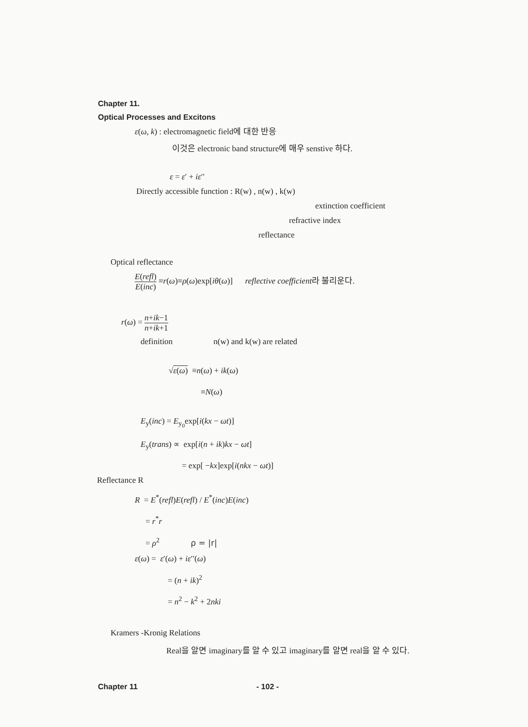Chapter 11.
Optical Processes and Excitons
ε(ω, k) : electromagnetic field에 대한 반응
이것은 electronic band structure에 매우 senstive 하다.
ε = ε′ + iε′′
Directly accessible function : R(w) , n(w) , k(w)
extinction coefficient
refractive index
reflectance
Optical reflectance
E(refl) E(inc) ≡r(ω)≡ρ(ω)exp[iθ(ω)] reflective coefficient라 불리운다.
r(ω) = n+ik−1 n+ik+1
definition n(w) and k(w) are related
√ε(ω) ≡n(ω) + ik(ω)
≡N(ω)
E<sub>y</sub>(inc) = E<sub>y<sub>0</sub></sub>exp[i(kx − ωt)]
E<sub>y</sub>(trans) ∝ exp[i(n + ik)kx − ωt]
= exp[ −kx]exp[i(nkx − ωt)]
Reflectance R
R = E<sup>*</sup>(refl)E(refl) / E<sup>*</sup>(inc)E(inc)
= r<sup>*</sup>r
= ρ<sup>2</sup> ρ = |r|
ε(ω) = ε′(ω) + iε′′(ω)
= (n + ik)<sup>2</sup>
= n<sup>2</sup> − k<sup>2</sup> + 2nki
Kramers -Kronig Relations
Real을 알면 imaginary를 알 수 있고 imaginary를 알면 real을 알 수 있다.
Chapter 11 - 102 -